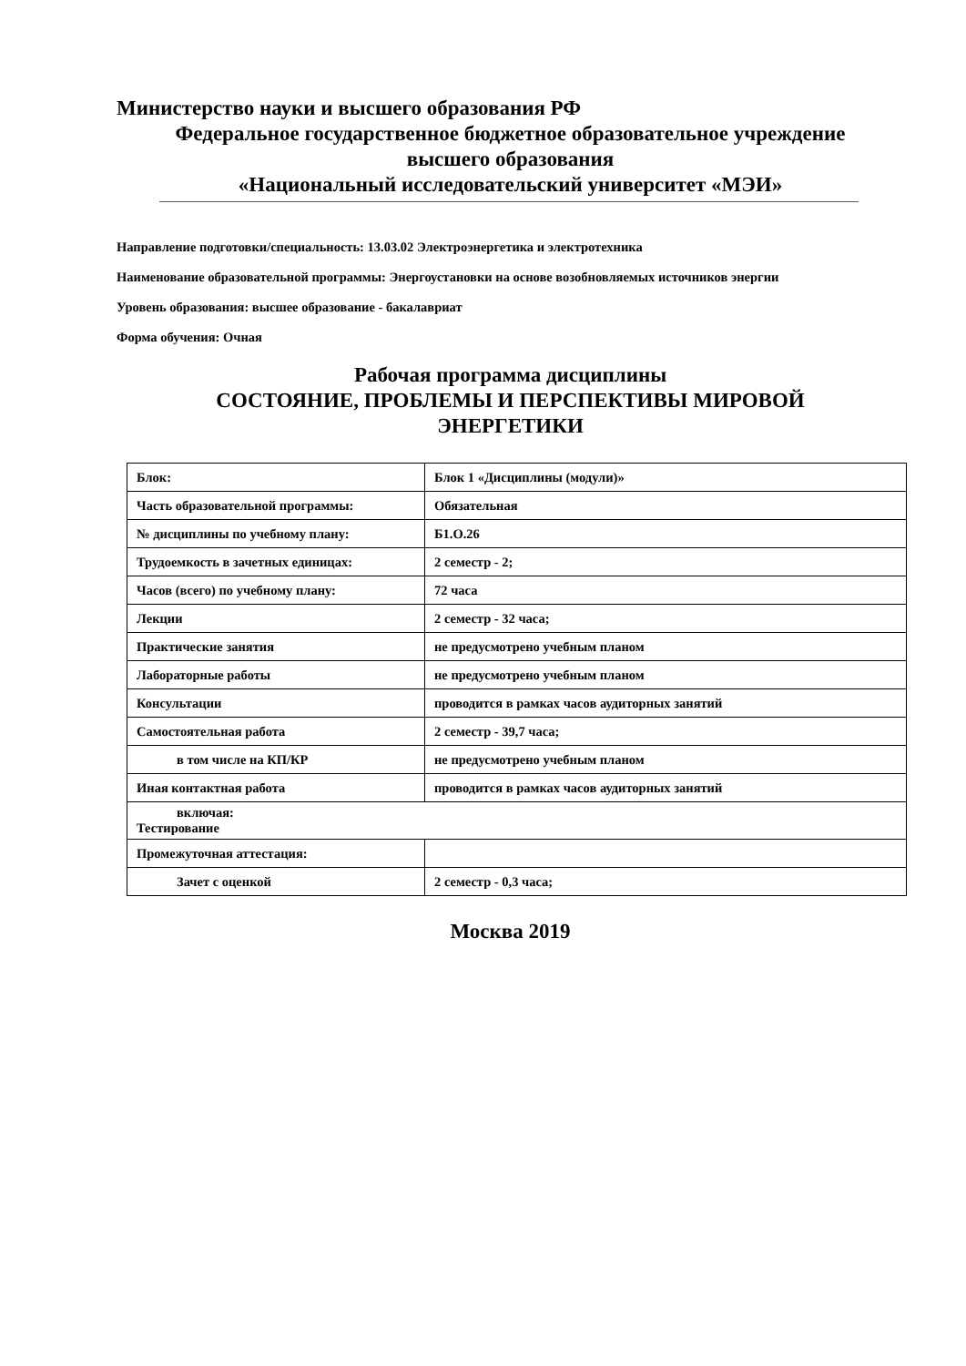Министерство науки и высшего образования РФ
Федеральное государственное бюджетное образовательное учреждение
высшего образования
«Национальный исследовательский университет «МЭИ»
Направление подготовки/специальность: 13.03.02 Электроэнергетика и электротехника
Наименование образовательной программы: Энергоустановки на основе возобновляемых источников энергии
Уровень образования: высшее образование - бакалавриат
Форма обучения: Очная
Рабочая программа дисциплины
СОСТОЯНИЕ, ПРОБЛЕМЫ И ПЕРСПЕКТИВЫ МИРОВОЙ
ЭНЕРГЕТИКИ
| Блок: | Блок 1 «Дисциплины (модули)» |
| Часть образовательной программы: | Обязательная |
| № дисциплины по учебному плану: | Б1.О.26 |
| Трудоемкость в зачетных единицах: | 2 семестр - 2; |
| Часов (всего) по учебному плану: | 72 часа |
| Лекции | 2 семестр - 32 часа; |
| Практические занятия | не предусмотрено учебным планом |
| Лабораторные работы | не предусмотрено учебным планом |
| Консультации | проводится в рамках часов аудиторных занятий |
| Самостоятельная работа | 2 семестр - 39,7 часа; |
| в том числе на КП/КР | не предусмотрено учебным планом |
| Иная контактная работа | проводится в рамках часов аудиторных занятий |
| включая: Тестирование | |
| Промежуточная аттестация: | |
| Зачет с оценкой | 2 семестр - 0,3 часа; |
Москва 2019